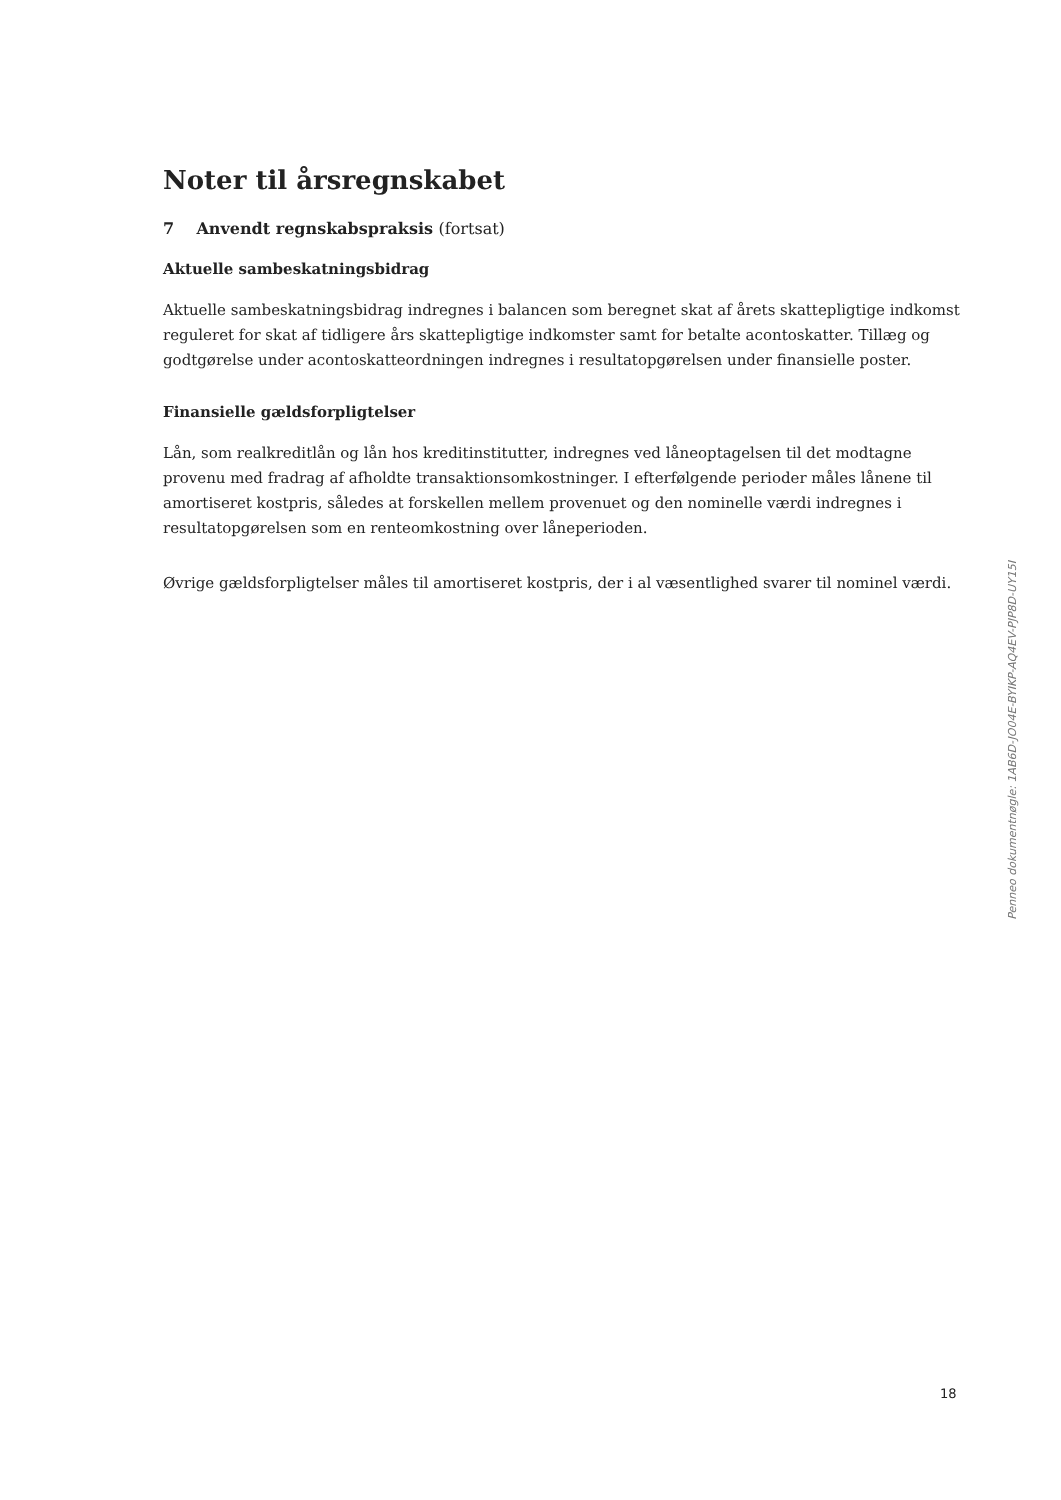Noter til årsregnskabet
7 Anvendt regnskabspraksis (fortsat)
Aktuelle sambeskatningsbidrag
Aktuelle sambeskatningsbidrag indregnes i balancen som beregnet skat af årets skattepligtige indkomst reguleret for skat af tidligere års skattepligtige indkomster samt for betalte acontoskatter. Tillæg og godtgørelse under acontoskatteordningen indregnes i resultatopgørelsen under finansielle poster.
Finansielle gældsforpligtelser
Lån, som realkreditlån og lån hos kreditinstitutter, indregnes ved låneoptagelsen til det modtagne provenu med fradrag af afholdte transaktionsomkostninger. I efterfølgende perioder måles lånene til amortiseret kostpris, således at forskellen mellem provenuet og den nominelle værdi indregnes i resultatopgørelsen som en renteomkostning over låneperioden.
Øvrige gældsforpligtelser måles til amortiseret kostpris, der i al væsentlighed svarer til nominel værdi.
Penneo dokumentnøgle: 1AB6D-JO04E-BYIKP-AQ4EV-PJP8D-UY15I
18